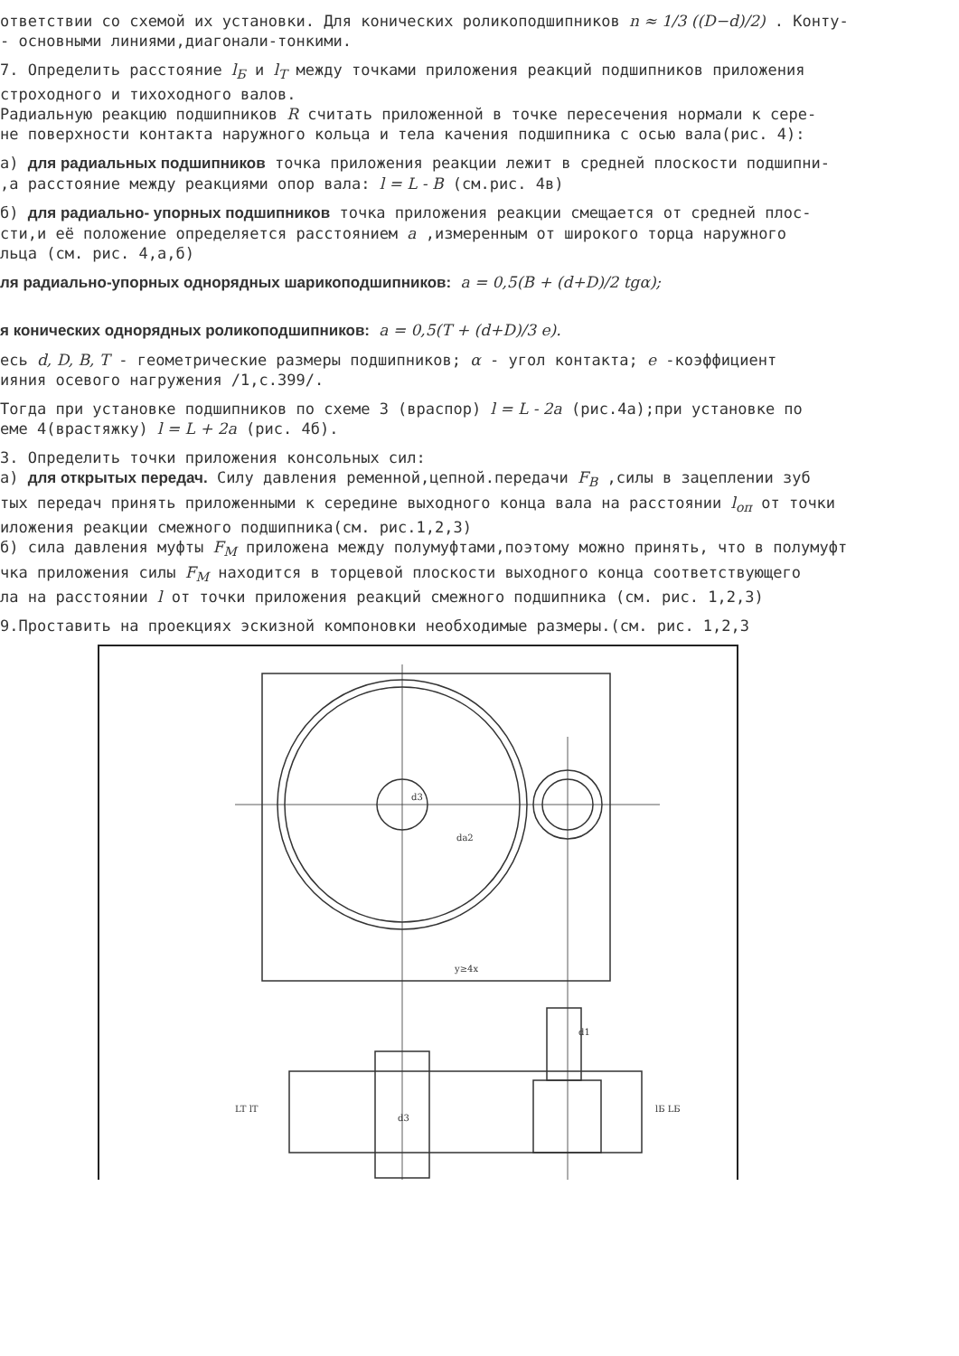ответствии со схемой их установки. Для конических роликоподшипников n ≈ 1/3 ((D−d)/2) . Конту-
- основными линиями,диагонали-тонкими.
7. Определить расстояние l<sub>Б</sub> и l<sub>Т</sub> между точками приложения реакций подшипников приложения
строходного и тихоходного валов.
Радиальную реакцию подшипников R считать приложенной в точке пересечения нормали к сере-
не поверхности контакта наружного кольца и тела качения подшипника с осью вала(рис. 4):
а) для радиальных подшипников точка приложения реакции лежит в средней плоскости подшипни-
,а расстояние между реакциями опор вала: l = L - B (см.рис. 4в)
б) для радиально- упорных подшипников точка приложения реакции смещается от средней плос-
сти,и её положение определяется расстоянием a ,измеренным от широкого торца наружного
льца (см. рис. 4,а,б)
ля радиально-упорных однорядных шарикоподшипников: a = 0,5(B + (d+D)/2 tgα);
я конических однорядных роликоподшипников: a = 0,5(T + (d+D)/3 e).
есь d, D, B, T - геометрические размеры подшипников; α - угол контакта; e -коэффициент
ияния осевого нагружения /1,с.399/.
Тогда при установке подшипников по схеме 3 (враспор) l = L - 2a (рис.4а);при установке по
еме 4(врастяжку) l = L + 2a (рис. 4б).
3. Определить точки приложения консольных сил:
а) для открытых передач. Силу давления ременной,цепной.передачи F<sub>B</sub> ,силы в зацеплении зуб
тых передач принять приложенными к середине выходного конца вала на расстоянии l<sub>оп</sub> от точки
иложения реакции смежного подшипника(см. рис.1,2,3)
б) сила давления муфты F<sub>M</sub> приложена между полумуфтами,поэтому можно принять, что в полумуфт
чка приложения силы F<sub>M</sub> находится в торцевой плоскости выходного конца соответствующего
ла на расстоянии l от точки приложения реакций смежного подшипника (см. рис. 1,2,3)
9.Проставить на проекциях эскизной компоновки необходимые размеры.(см. рис. 1,2,3
d3
da2
y≥4x
d1
d3
LT lT
lБ LБ